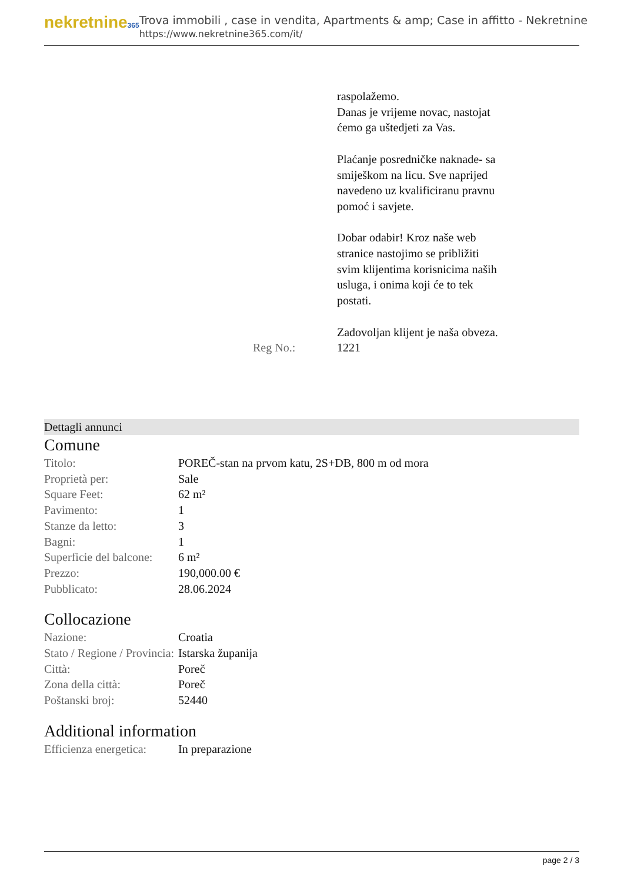nekretnine365
Trova immobili , case in vendita, Apartments & amp; Case in affitto - Nekretnine
https://www.nekretnine365.com/it/
| | raspolažemo. Danas je vrijeme novac, nastojat ćemo ga uštedjeti za Vas. Plaćanje posredničke naknade- sa smiješkom na licu. Sve naprijed navedeno uz kvalificiranu pravnu pomoć i savjete. Dobar odabir! Kroz naše web stranice nastojimo se približiti svim klijentima korisnicima naših usluga, i onima koji će to tek postati. Zadovoljan klijent je naša obveza. |
| Reg No.: | 1221 |
Dettagli annunci
Comune
| Titolo: | POREČ-stan na prvom katu, 2S+DB, 800 m od mora |
| Proprietà per: | Sale |
| Square Feet: | 62 m² |
| Pavimento: | 1 |
| Stanze da letto: | 3 |
| Bagni: | 1 |
| Superficie del balcone: | 6 m² |
| Prezzo: | 190,000.00 € |
| Pubblicato: | 28.06.2024 |
Collocazione
| Nazione: | Croatia |
| Stato / Regione / Provincia: | Istarska županija |
| Città: | Poreč |
| Zona della città: | Poreč |
| Poštanski broj: | 52440 |
Additional information
| Efficienza energetica: | In preparazione |
page 2 / 3